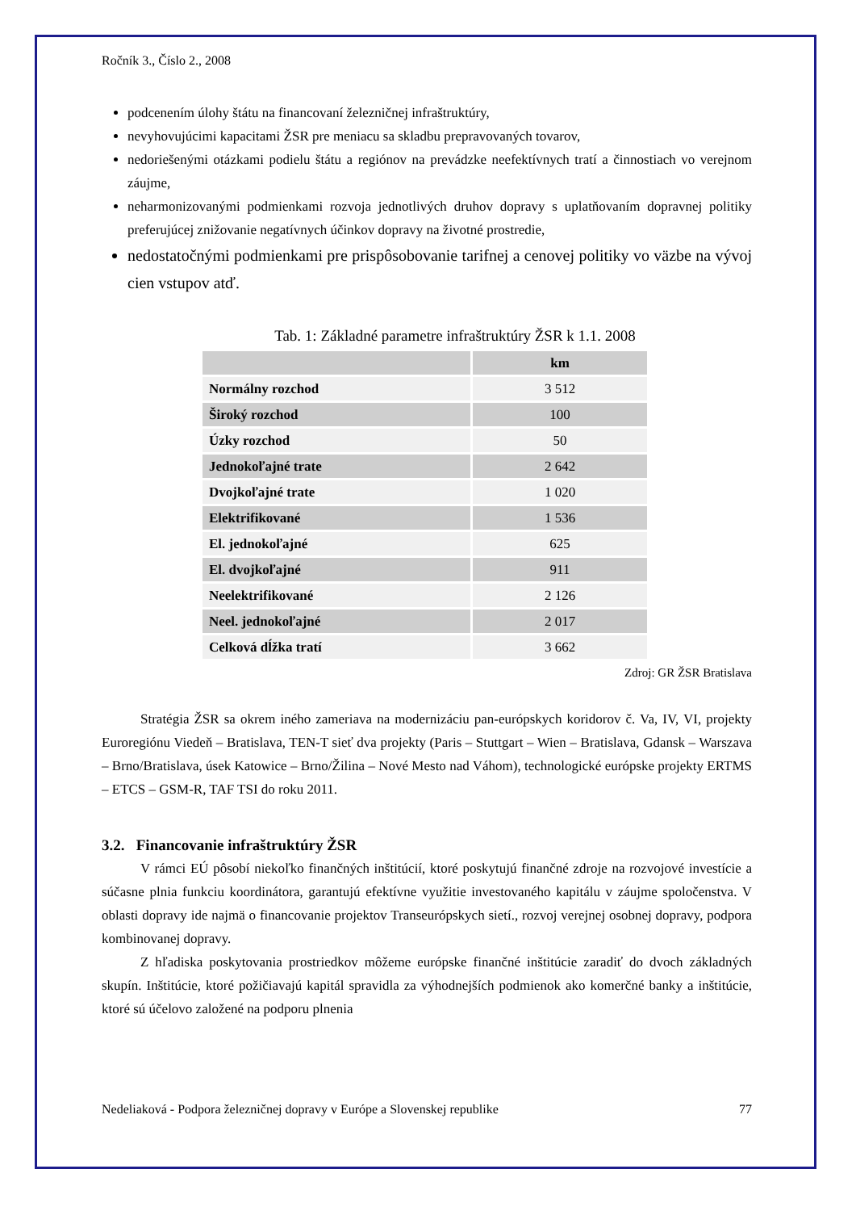Ročník 3., Číslo 2., 2008
podcenením úlohy štátu na financovaní železničnej infraštruktúry,
nevyhovujúcimi kapacitami ŽSR pre meniacu sa skladbu prepravovaných tovarov,
nedoriešenými otázkami podielu štátu a regiónov na prevádzke neefektívnych tratí a činnostiach vo verejnom záujme,
neharmonizovanými podmienkami rozvoja jednotlivých druhov dopravy s uplatňovaním dopravnej politiky preferujúcej znižovanie negatívnych účinkov dopravy na životné prostredie,
nedostatočnými podmienkami pre prispôsobovanie tarifnej a cenovej politiky vo väzbe na vývoj cien vstupov atď.
Tab. 1: Základné parametre infraštruktúry ŽSR k 1.1. 2008
| | km |
| --- | --- |
| Normálny rozchod | 3 512 |
| Široký rozchod | 100 |
| Úzky rozchod | 50 |
| Jednokoľajné trate | 2 642 |
| Dvojkoľajné trate | 1 020 |
| Elektrifikované | 1 536 |
| El. jednokoľajné | 625 |
| El. dvojkoľajné | 911 |
| Neelektrifikované | 2 126 |
| Neel. jednokoľajné | 2 017 |
| Celková dĺžka tratí | 3 662 |
Zdroj: GR ŽSR Bratislava
Stratégia ŽSR sa okrem iného zameriava na modernizáciu pan-európskych koridorov č. Va, IV, VI, projekty Euroregiónu Viedeň – Bratislava, TEN-T sieť dva projekty (Paris – Stuttgart – Wien – Bratislava, Gdansk – Warszava – Brno/Bratislava, úsek Katowice – Brno/Žilina – Nové Mesto nad Váhom), technologické európske projekty ERTMS – ETCS – GSM-R, TAF TSI do roku 2011.
3.2. Financovanie infraštruktúry ŽSR
V rámci EÚ pôsobí niekoľko finančných inštitúcií, ktoré poskytujú finančné zdroje na rozvojové investície a súčasne plnia funkciu koordinátora, garantujú efektívne využitie investovaného kapitálu v záujme spoločenstva. V oblasti dopravy ide najmä o financovanie projektov Transeurópskych sietí., rozvoj verejnej osobnej dopravy, podpora kombinovanej dopravy.
Z hľadiska poskytovania prostriedkov môžeme európske finančné inštitúcie zaradiť do dvoch základných skupín. Inštitúcie, ktoré požičiavajú kapitál spravidla za výhodnejších podmienok ako komerčné banky a inštitúcie, ktoré sú účelovo založené na podporu plnenia
Nedeliaková - Podpora železničnej dopravy v Európe a Slovenskej republike 77